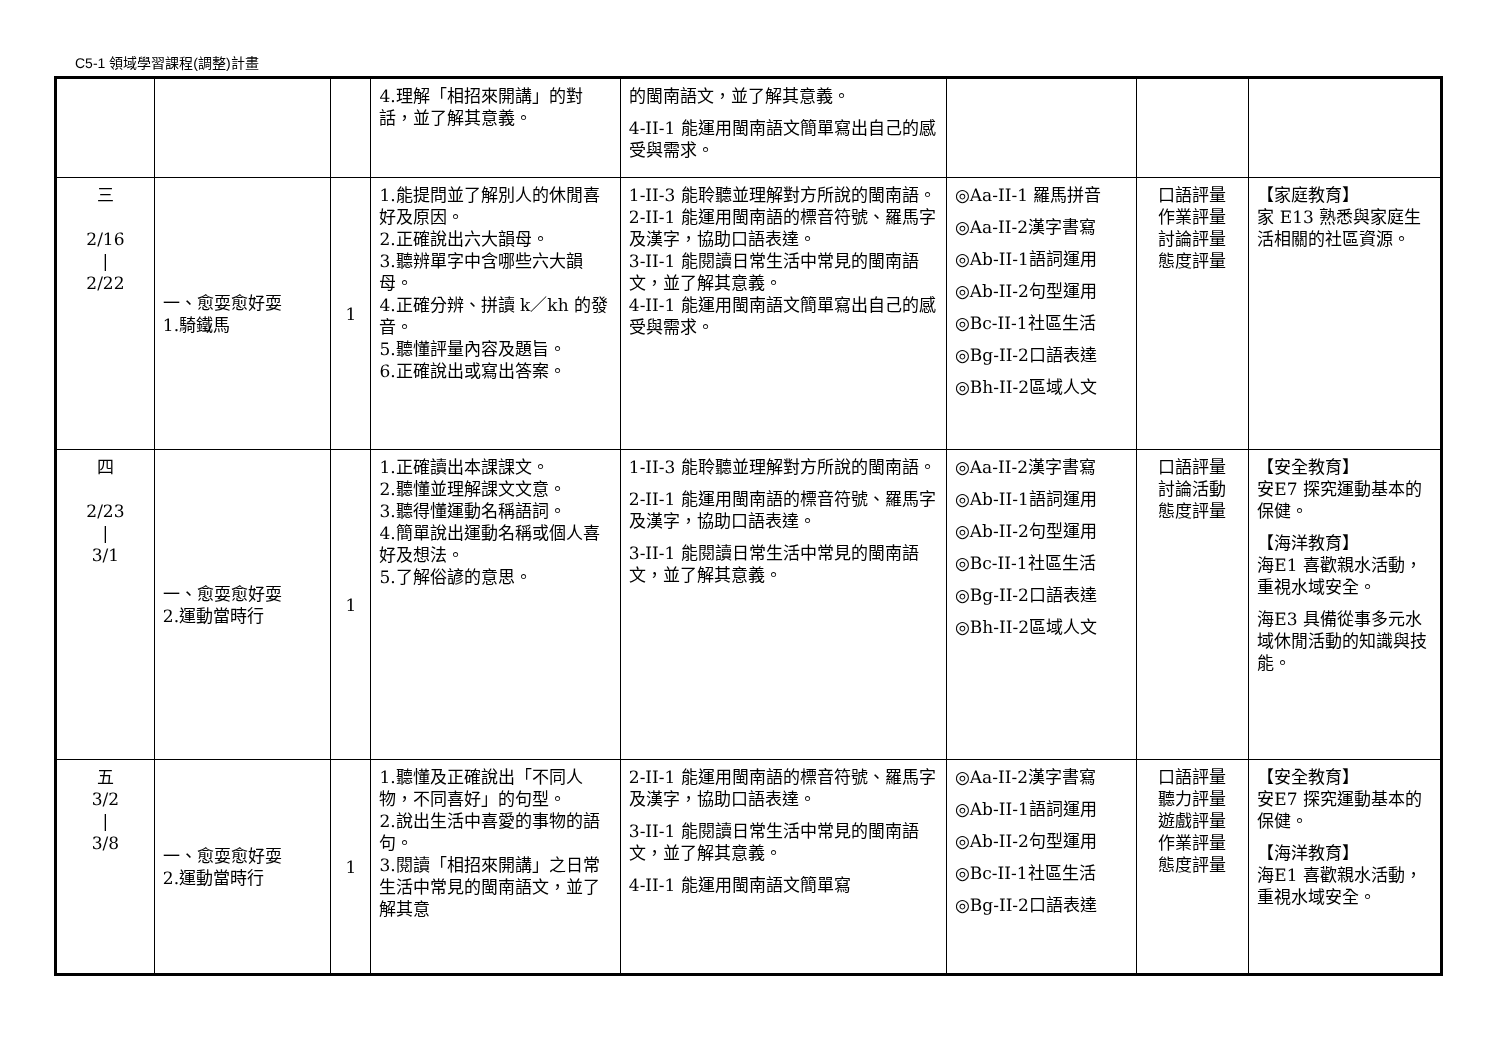C5-1 領域學習課程(調整)計畫
| | | | 4.理解「相招來開講」的對話，並了解其意義。 | 的閩南語文，並了解其意義。 4-II-1 能運用閩南語文簡單寫出自己的感受與需求。 | | | |
| 三 2/16 / 2/22 | 一、愈耍愈好耍 1.騎鐵馬 | 1 | 1.能提問並了解別人的休閒喜好及原因。 2.正確說出六大韻母。 3.聽辨單字中含哪些六大韻母。 4.正確分辨、拼讀 k／kh 的發音。 5.聽懂評量內容及題旨。 6.正確說出或寫出答案。 | 1-II-3 能聆聽並理解對方所說的閩南語。 2-II-1 能運用閩南語的標音符號、羅馬字及漢字，協助口語表達。 3-II-1 能閱讀日常生活中常見的閩南語文，並了解其意義。 4-II-1 能運用閩南語文簡單寫出自己的感受與需求。 | ◎Aa-II-1 羅馬拼音 ◎Aa-II-2漢字書寫 ◎Ab-II-1語詞運用 ◎Ab-II-2句型運用 ◎Bc-II-1社區生活 ◎Bg-II-2口語表達 ◎Bh-II-2區域人文 | 口語評量 作業評量 討論評量 態度評量 | 【家庭教育】 家 E13 熟悉與家庭生活相關的社區資源。 |
| 四 2/23 / 3/1 | 一、愈耍愈好耍 2.運動當時行 | 1 | 1.正確讀出本課課文。 2.聽懂並理解課文文意。 3.聽得懂運動名稱語詞。 4.簡單說出運動名稱或個人喜好及想法。 5.了解俗諺的意思。 | 1-II-3 能聆聽並理解對方所說的閩南語。 2-II-1 能運用閩南語的標音符號、羅馬字及漢字，協助口語表達。 3-II-1 能閱讀日常生活中常見的閩南語文，並了解其意義。 | ◎Aa-II-2漢字書寫 ◎Ab-II-1語詞運用 ◎Ab-II-2句型運用 ◎Bc-II-1社區生活 ◎Bg-II-2口語表達 ◎Bh-II-2區域人文 | 口語評量 討論活動 態度評量 | 【安全教育】 安E7 探究運動基本的保健。 【海洋教育】 海E1 喜歡親水活動，重視水域安全。 海E3 具備從事多元水域休閒活動的知識與技能。 |
| 五 3/2 / 3/8 | 一、愈耍愈好耍 2.運動當時行 | 1 | 1.聽懂及正確說出「不同人物，不同喜好」的句型。 2.說出生活中喜愛的事物的語句。 3.閱讀「相招來開講」之日常生活中常見的閩南語文，並了解其意 | 2-II-1 能運用閩南語的標音符號、羅馬字及漢字，協助口語表達。 3-II-1 能閱讀日常生活中常見的閩南語文，並了解其意義。 4-II-1 能運用閩南語文簡單寫 | ◎Aa-II-2漢字書寫 ◎Ab-II-1語詞運用 ◎Ab-II-2句型運用 ◎Bc-II-1社區生活 ◎Bg-II-2口語表達 | 口語評量 聽力評量 遊戲評量 作業評量 態度評量 | 【安全教育】 安E7 探究運動基本的保健。 【海洋教育】 海E1 喜歡親水活動，重視水域安全。 |